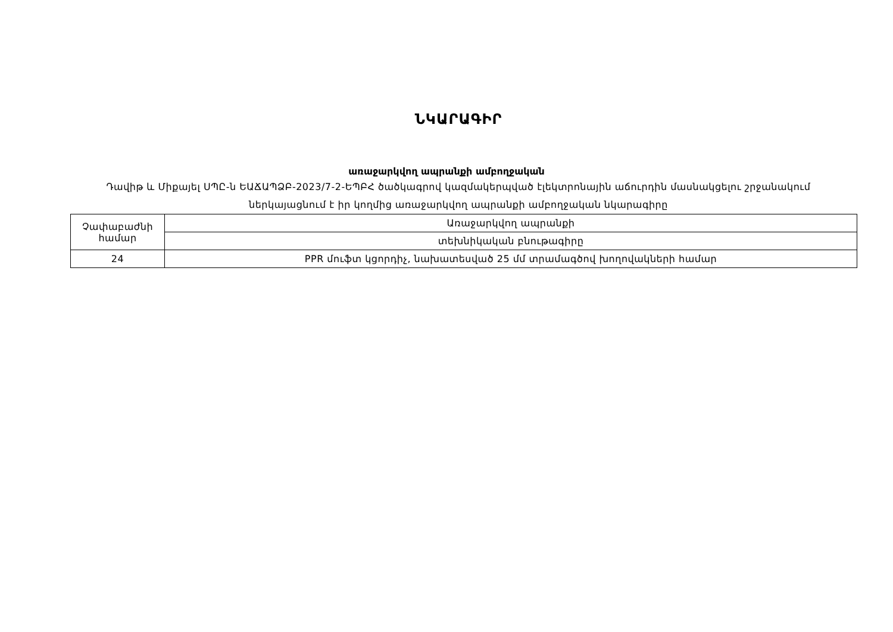ՆԿԱՐԱԳԻՐ
առաջարկվող ապրանքի ամբողջական
Դավիթ և Միքայել ՍՊԸ-ն ԵԱՃԱՊՁԲ-2023/7-2-ԵՊԲՀ ծածկագրով կազմակերպված էլեկտրոնային աճուրդին մասնակցելու շրջանակում ներկայացնում է իր կողմից առաջարկվող ապրանքի ամբողջական նկարագիրը
| Չափաբաժնի համար | Առաջարկվող ապրանքի |
| | տեխնիկական բնութագիրը |
| 24 | PPR մուֆտ կցորդիչ, նախատեսված 25 մմ տրամագծով խողովակների համար |